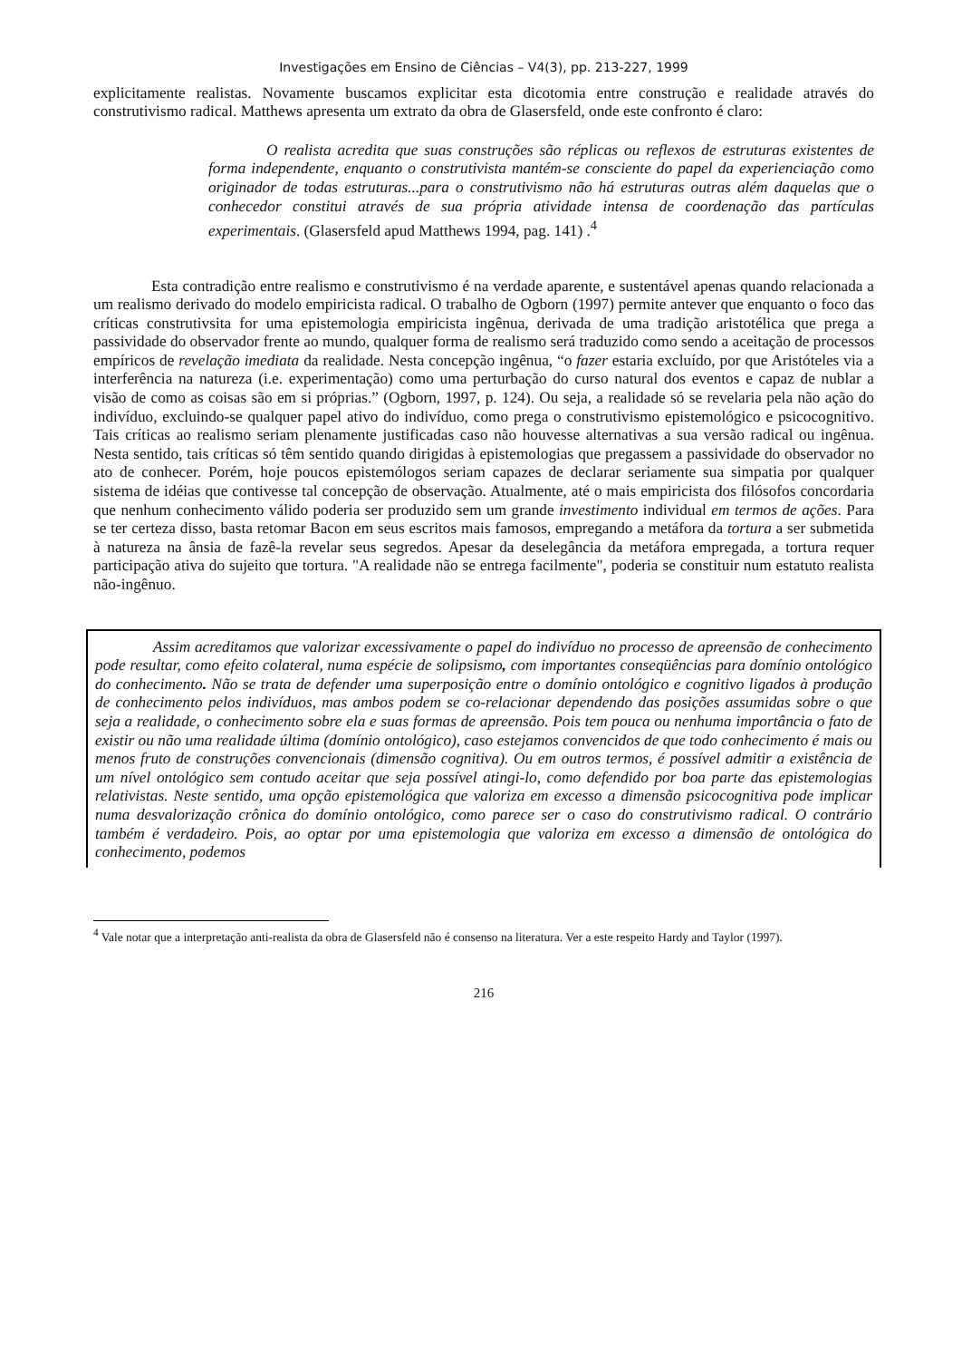Investigações em Ensino de Ciências – V4(3), pp. 213-227, 1999
explicitamente realistas. Novamente buscamos explicitar esta dicotomia entre construção e realidade através do construtivismo radical. Matthews apresenta um extrato da obra de Glasersfeld, onde este confronto é claro:
O realista acredita que suas construções são réplicas ou reflexos de estruturas existentes de forma independente, enquanto o construtivista mantém-se consciente do papel da experienciação como originador de todas estruturas...para o construtivismo não há estruturas outras além daquelas que o conhecedor constitui através de sua própria atividade intensa de coordenação das partículas experimentais. (Glasersfeld apud Matthews 1994, pag. 141) .<sup>4</sup>
Esta contradição entre realismo e construtivismo é na verdade aparente, e sustentável apenas quando relacionada a um realismo derivado do modelo empiricista radical. O trabalho de Ogborn (1997) permite antever que enquanto o foco das críticas construtivsita for uma epistemologia empiricista ingênua, derivada de uma tradição aristotélica que prega a passividade do observador frente ao mundo, qualquer forma de realismo será traduzido como sendo a aceitação de processos empíricos de revelação imediata da realidade. Nesta concepção ingênua, “o fazer estaria excluído, por que Aristóteles via a interferência na natureza (i.e. experimentação) como uma perturbação do curso natural dos eventos e capaz de nublar a visão de como as coisas são em si próprias.” (Ogborn, 1997, p. 124). Ou seja, a realidade só se revelaria pela não ação do indivíduo, excluindo-se qualquer papel ativo do indivíduo, como prega o construtivismo epistemológico e psicocognitivo. Tais críticas ao realismo seriam plenamente justificadas caso não houvesse alternativas a sua versão radical ou ingênua. Nesta sentido, tais críticas só têm sentido quando dirigidas à epistemologias que pregassem a passividade do observador no ato de conhecer. Porém, hoje poucos epistemólogos seriam capazes de declarar seriamente sua simpatia por qualquer sistema de idéias que contivesse tal concepção de observação. Atualmente, até o mais empiricista dos filósofos concordaria que nenhum conhecimento válido poderia ser produzido sem um grande investimento individual em termos de ações. Para se ter certeza disso, basta retomar Bacon em seus escritos mais famosos, empregando a metáfora da tortura a ser submetida à natureza na ânsia de fazê-la revelar seus segredos. Apesar da deselegância da metáfora empregada, a tortura requer participação ativa do sujeito que tortura. "A realidade não se entrega facilmente", poderia se constituir num estatuto realista não-ingênuo.
Assim acreditamos que valorizar excessivamente o papel do indivíduo no processo de apreensão de conhecimento pode resultar, como efeito colateral, numa espécie de solipsismo, com importantes conseqüências para domínio ontológico do conhecimento. Não se trata de defender uma superposição entre o domínio ontológico e cognitivo ligados à produção de conhecimento pelos indivíduos, mas ambos podem se co-relacionar dependendo das posições assumidas sobre o que seja a realidade, o conhecimento sobre ela e suas formas de apreensão. Pois tem pouca ou nenhuma importância o fato de existir ou não uma realidade última (domínio ontológico), caso estejamos convencidos de que todo conhecimento é mais ou menos fruto de construções convencionais (dimensão cognitiva). Ou em outros termos, é possível admitir a existência de um nível ontológico sem contudo aceitar que seja possível atingi-lo, como defendido por boa parte das epistemologias relativistas. Neste sentido, uma opção epistemológica que valoriza em excesso a dimensão psicocognitiva pode implicar numa desvalorização crônica do domínio ontológico, como parece ser o caso do construtivismo radical. O contrário também é verdadeiro. Pois, ao optar por uma epistemologia que valoriza em excesso a dimensão de ontológica do conhecimento, podemos
<sup>4</sup> Vale notar que a interpretação anti-realista da obra de Glasersfeld não é consenso na literatura. Ver a este respeito Hardy and Taylor (1997).
216